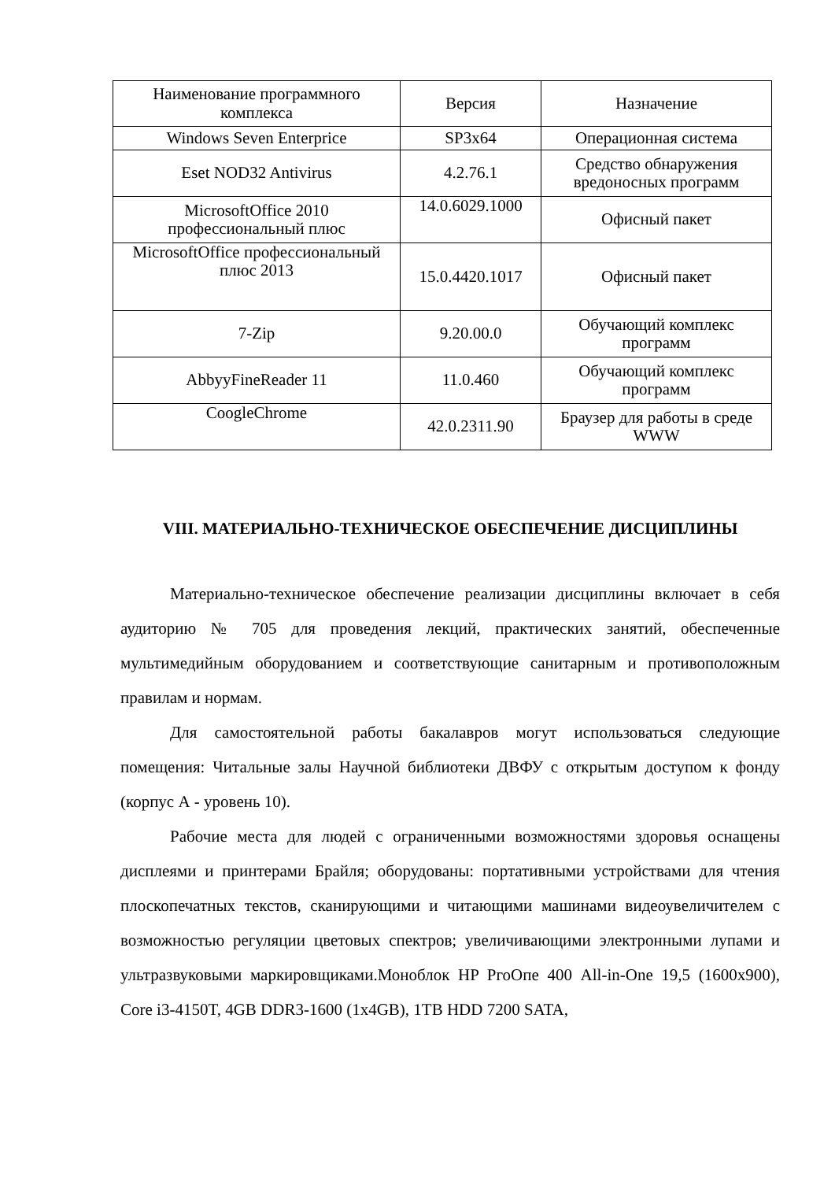| Наименование программного комплекса | Версия | Назначение |
| Windows Seven Enterprice | SP3x64 | Операционная система |
| Eset NOD32 Antivirus | 4.2.76.1 | Средство обнаружения вредоносных программ |
| MicrosoftOffice 2010 профессиональный плюс | 14.0.6029.1000 | Офисный пакет |
| MicrosoftOffice профессиональный плюс 2013 | 15.0.4420.1017 | Офисный пакет |
| 7-Zip | 9.20.00.0 | Обучающий комплекс программ |
| AbbyyFineReader 11 | 11.0.460 | Обучающий комплекс программ |
| CoogleChrome | 42.0.2311.90 | Браузер для работы в среде WWW |
VIII. МАТЕРИАЛЬНО-ТЕХНИЧЕСКОЕ ОБЕСПЕЧЕНИЕ ДИСЦИПЛИНЫ
Материально-техническое обеспечение реализации дисциплины включает в себя аудиторию № 705 для проведения лекций, практических занятий, обеспеченные мультимедийным оборудованием и соответствующие санитарным и противоположным правилам и нормам.
Для самостоятельной работы бакалавров могут использоваться следующие помещения: Читальные залы Научной библиотеки ДВФУ с открытым доступом к фонду (корпус А - уровень 10).
Рабочие места для людей с ограниченными возможностями здоровья оснащены дисплеями и принтерами Брайля; оборудованы: портативными устройствами для чтения плоскопечатных текстов, сканирующими и читающими машинами видеоувеличителем с возможностью регуляции цветовых спектров; увеличивающими электронными лупами и ультразвуковыми маркировщиками.Моноблок HP PгоОпе 400 All-in-One 19,5 (1600x900), Core i3-4150T, 4GB DDR3-1600 (1x4GB), 1TB HDD 7200 SATA,